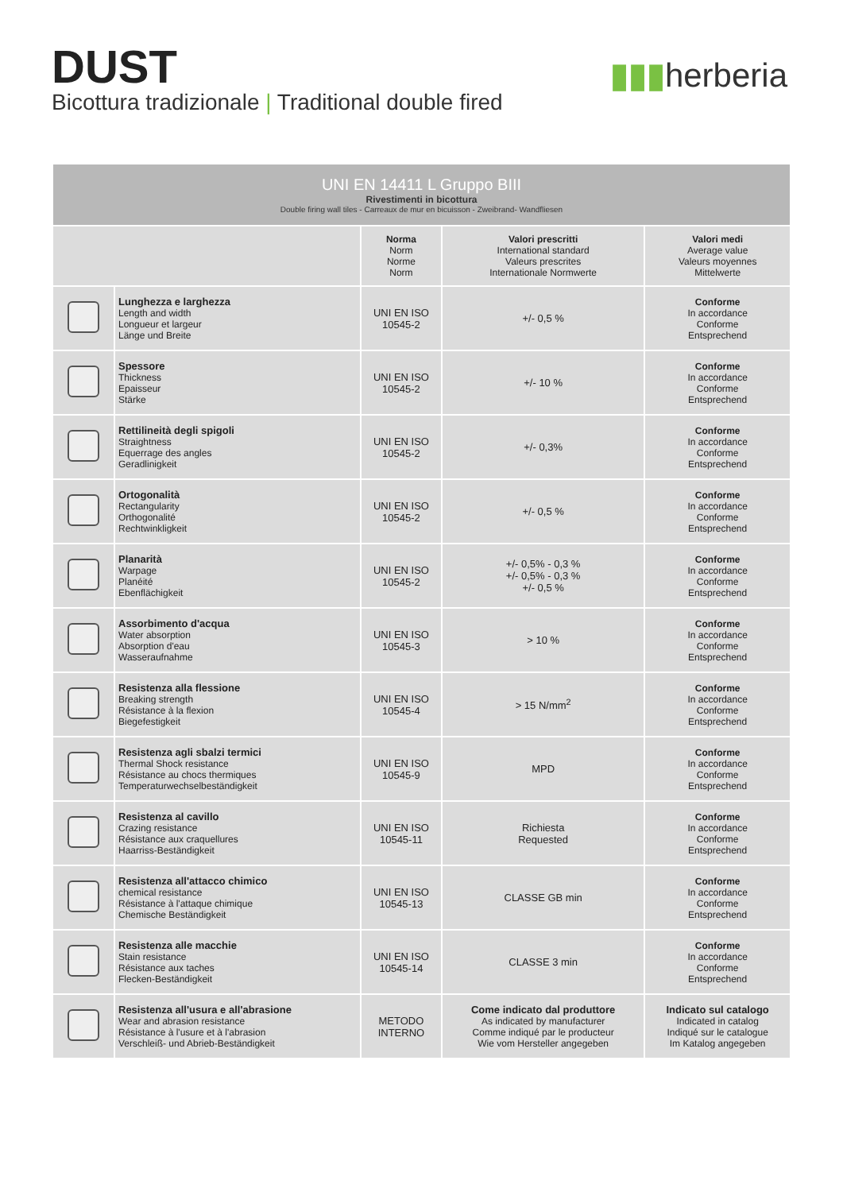DUST
Bicottura tradizionale | Traditional double fired
▮▮▮herberia
| UNI EN 14411 L Gruppo BIII Rivestimenti in bicottura Double firing wall tiles - Carreaux de mur en bicuisson - Zweibrand- Wandfliesen | | | | |
| | | Norma Norm Norme Norm | Valori prescritti International standard Valeurs prescrites Internationale Normwerte | Valori medi Average value Valeurs moyennes Mittelwerte |
| | Lunghezza e larghezza Length and width Longueur et largeur Länge und Breite | UNI EN ISO 10545-2 | +/- 0,5 % | Conforme In accordance Conforme Entsprechend |
| | Spessore Thickness Epaisseur Stärke | UNI EN ISO 10545-2 | +/- 10 % | Conforme In accordance Conforme Entsprechend |
| | Rettilineità degli spigoli Straightness Equerrage des angles Geradlinigkeit | UNI EN ISO 10545-2 | +/- 0,3% | Conforme In accordance Conforme Entsprechend |
| | Ortogonalità Rectangularity Orthogonalité Rechtwinkligkeit | UNI EN ISO 10545-2 | +/- 0,5 % | Conforme In accordance Conforme Entsprechend |
| | Planarità Warpage Planéité Ebenflächigkeit | UNI EN ISO 10545-2 | +/- 0,5% - 0,3 % +/- 0,5% - 0,3 % +/- 0,5 % | Conforme In accordance Conforme Entsprechend |
| | Assorbimento d'acqua Water absorption Absorption d'eau Wasseraufnahme | UNI EN ISO 10545-3 | > 10 % | Conforme In accordance Conforme Entsprechend |
| | Resistenza alla flessione Breaking strength Résistance à la flexion Biegefestigkeit | UNI EN ISO 10545-4 | > 15 N/mm<sup>2</sup> | Conforme In accordance Conforme Entsprechend |
| | Resistenza agli sbalzi termici Thermal Shock resistance Résistance au chocs thermiques Temperaturwechselbeständigkeit | UNI EN ISO 10545-9 | MPD | Conforme In accordance Conforme Entsprechend |
| | Resistenza al cavillo Crazing resistance Résistance aux craquellures Haarriss-Beständigkeit | UNI EN ISO 10545-11 | Richiesta Requested | Conforme In accordance Conforme Entsprechend |
| | Resistenza all'attacco chimico chemical resistance Résistance à l'attaque chimique Chemische Beständigkeit | UNI EN ISO 10545-13 | CLASSE GB min | Conforme In accordance Conforme Entsprechend |
| | Resistenza alle macchie Stain resistance Résistance aux taches Flecken-Beständigkeit | UNI EN ISO 10545-14 | CLASSE 3 min | Conforme In accordance Conforme Entsprechend |
| | Resistenza all'usura e all'abrasione Wear and abrasion resistance Résistance à l'usure et à l'abrasion Verschleiß- und Abrieb-Beständigkeit | METODO INTERNO | Come indicato dal produttore As indicated by manufacturer Comme indiqué par le producteur Wie vom Hersteller angegeben | Indicato sul catalogo Indicated in catalog Indiqué sur le catalogue Im Katalog angegeben |